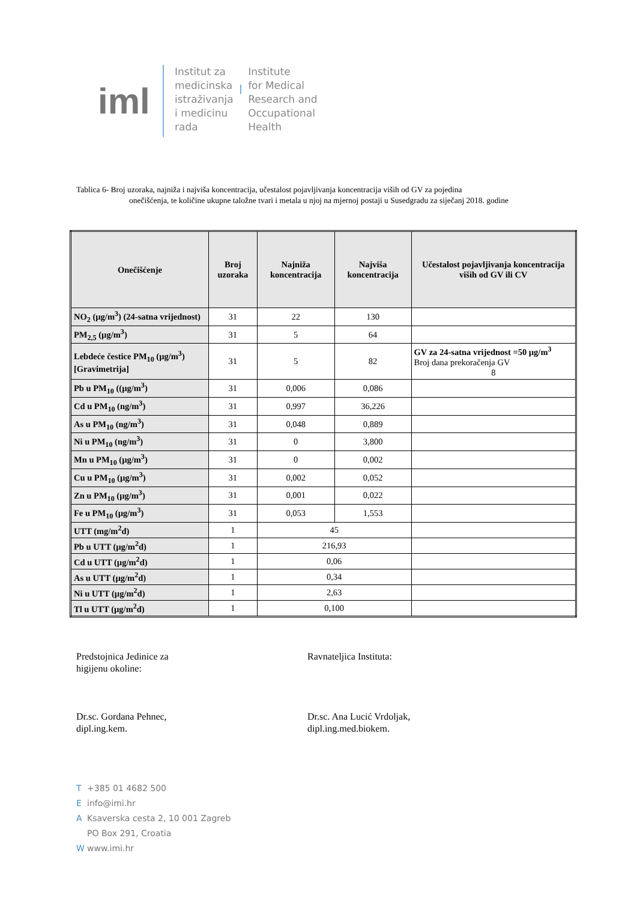iml
Institut za
medicinska
istraživanja
i medicinu
rada
|
Institute
for Medical
Research and
Occupational
Health
Tablica 6- Broj uzoraka, najniža i najviša koncentracija, učestalost pojavljivanja koncentracija viših od GV za pojedina
onečišćenja, te količine ukupne taložne tvari i metala u njoj na mjernoj postaji u Susedgradu za siječanj 2018. godine
| Onečišćenje | Broj uzoraka | Najniža koncentracija | Najviša koncentracija | Učestalost pojavljivanja koncentracija viših od GV ili CV |
| --- | --- | --- | --- | --- |
| NO<sub>2</sub> (µg/m<sup>3</sup>) (24-satna vrijednost) | 31 | 22 | 130 | |
| PM<sub>2,5</sub> (µg/m<sup>3</sup>) | 31 | 5 | 64 | |
| Lebdeće čestice PM<sub>10</sub> (µg/m<sup>3</sup>) [Gravimetrija] | 31 | 5 | 82 | GV za 24-satna vrijednost =50 µg/m<sup>3</sup> Broj dana prekoračenja GV 8 |
| Pb u PM<sub>10</sub> ((µg/m<sup>3</sup>) | 31 | 0,006 | 0,086 | |
| Cd u PM<sub>10</sub> (ng/m<sup>3</sup>) | 31 | 0,997 | 36,226 | |
| As u PM<sub>10</sub> (ng/m<sup>3</sup>) | 31 | 0,048 | 0,889 | |
| Ni u PM<sub>10</sub> (ng/m<sup>3</sup>) | 31 | 0 | 3,800 | |
| Mn u PM<sub>10</sub> (µg/m<sup>3</sup>) | 31 | 0 | 0,002 | |
| Cu u PM<sub>10</sub> (µg/m<sup>3</sup>) | 31 | 0,002 | 0,052 | |
| Zn u PM<sub>10</sub> (µg/m<sup>3</sup>) | 31 | 0,001 | 0,022 | |
| Fe u PM<sub>10</sub> (µg/m<sup>3</sup>) | 31 | 0,053 | 1,553 | |
| UTT (mg/m<sup>2</sup>d) | 1 | 45 | | |
| Pb u UTT (µg/m<sup>2</sup>d) | 1 | 216,93 | | |
| Cd u UTT (µg/m<sup>2</sup>d) | 1 | 0,06 | | |
| As u UTT (µg/m<sup>2</sup>d) | 1 | 0,34 | | |
| Ni u UTT (µg/m<sup>2</sup>d) | 1 | 2,63 | | |
| Tl u UTT (µg/m<sup>2</sup>d) | 1 | 0,100 | | |
Predstojnica Jedinice za
higijenu okoline:
Dr.sc. Gordana Pehnec,
dipl.ing.kem.
Ravnateljica Instituta:
Dr.sc. Ana Lucić Vrdoljak,
dipl.ing.med.biokem.
T +385 01 4682 500
Einfo@imi.hr
A Ksaverska cesta 2, 10 001 Zagreb
PO Box 291, Croatia
Wwww.imi.hr